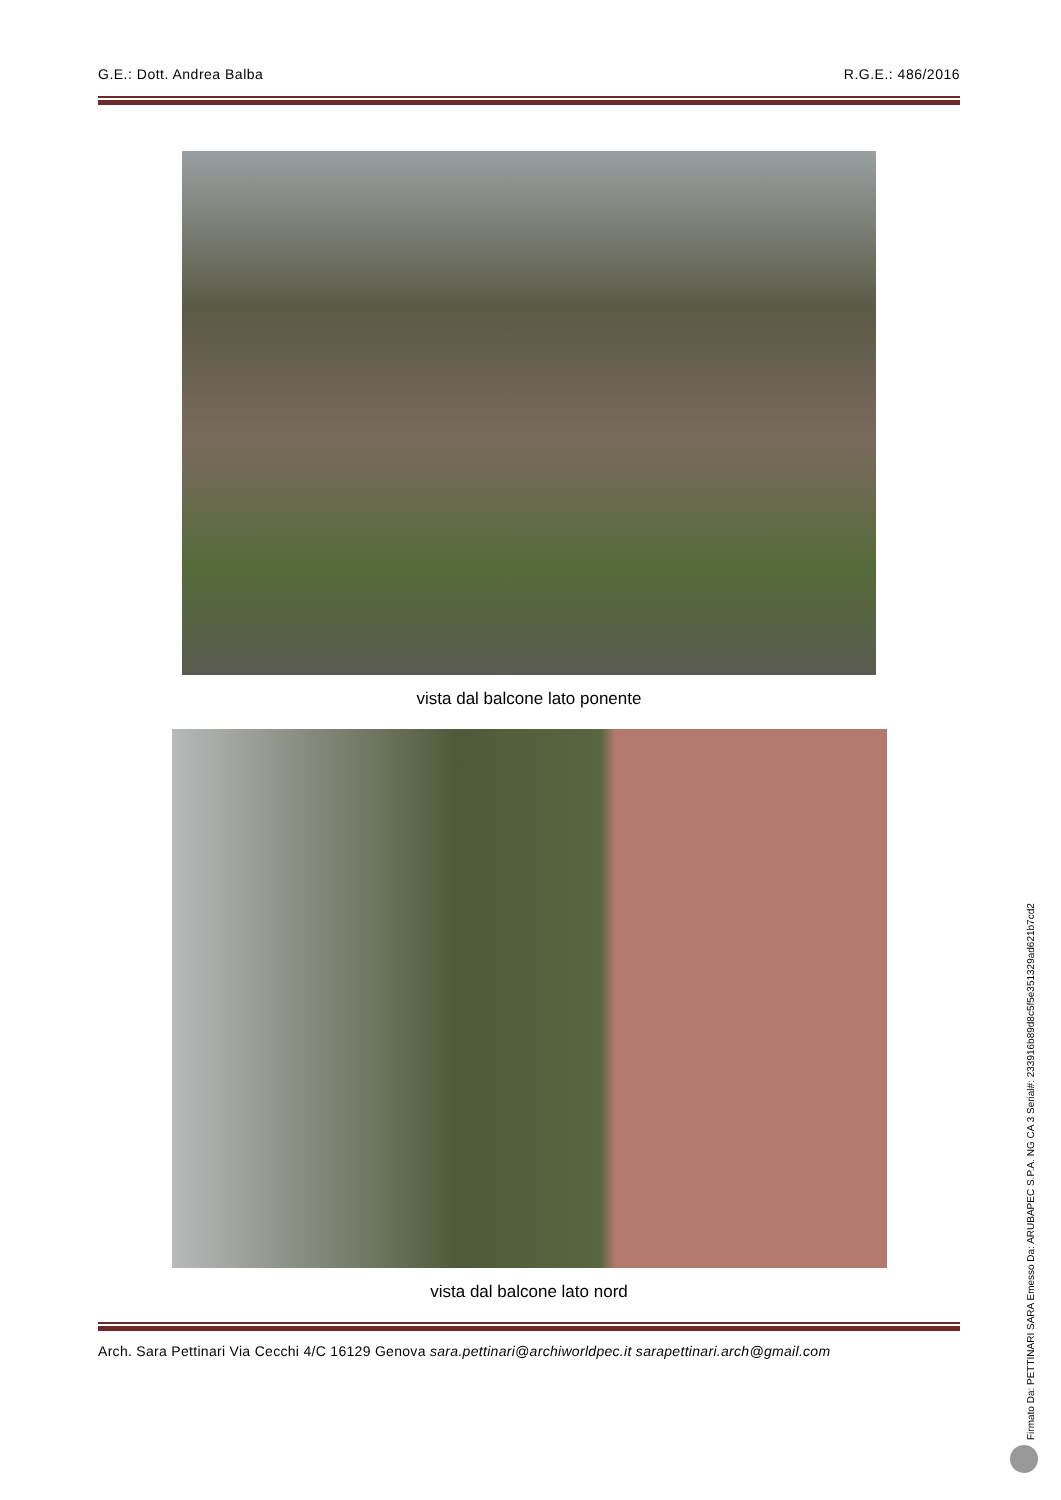G.E.: Dott. Andrea Balba R.G.E.: 486/2016
vista dal balcone lato ponente
vista dal balcone lato nord
Arch. Sara Pettinari Via Cecchi 4/C 16129 Genova sara.pettinari@archiworldpec.it sarapettinari.arch@gmail.com
Firmato Da: PETTINARI SARA Emesso Da: ARUBAPEC S.P.A. NG CA 3 Serial#: 233916b89d8c5f5e351329ad621b7cd2